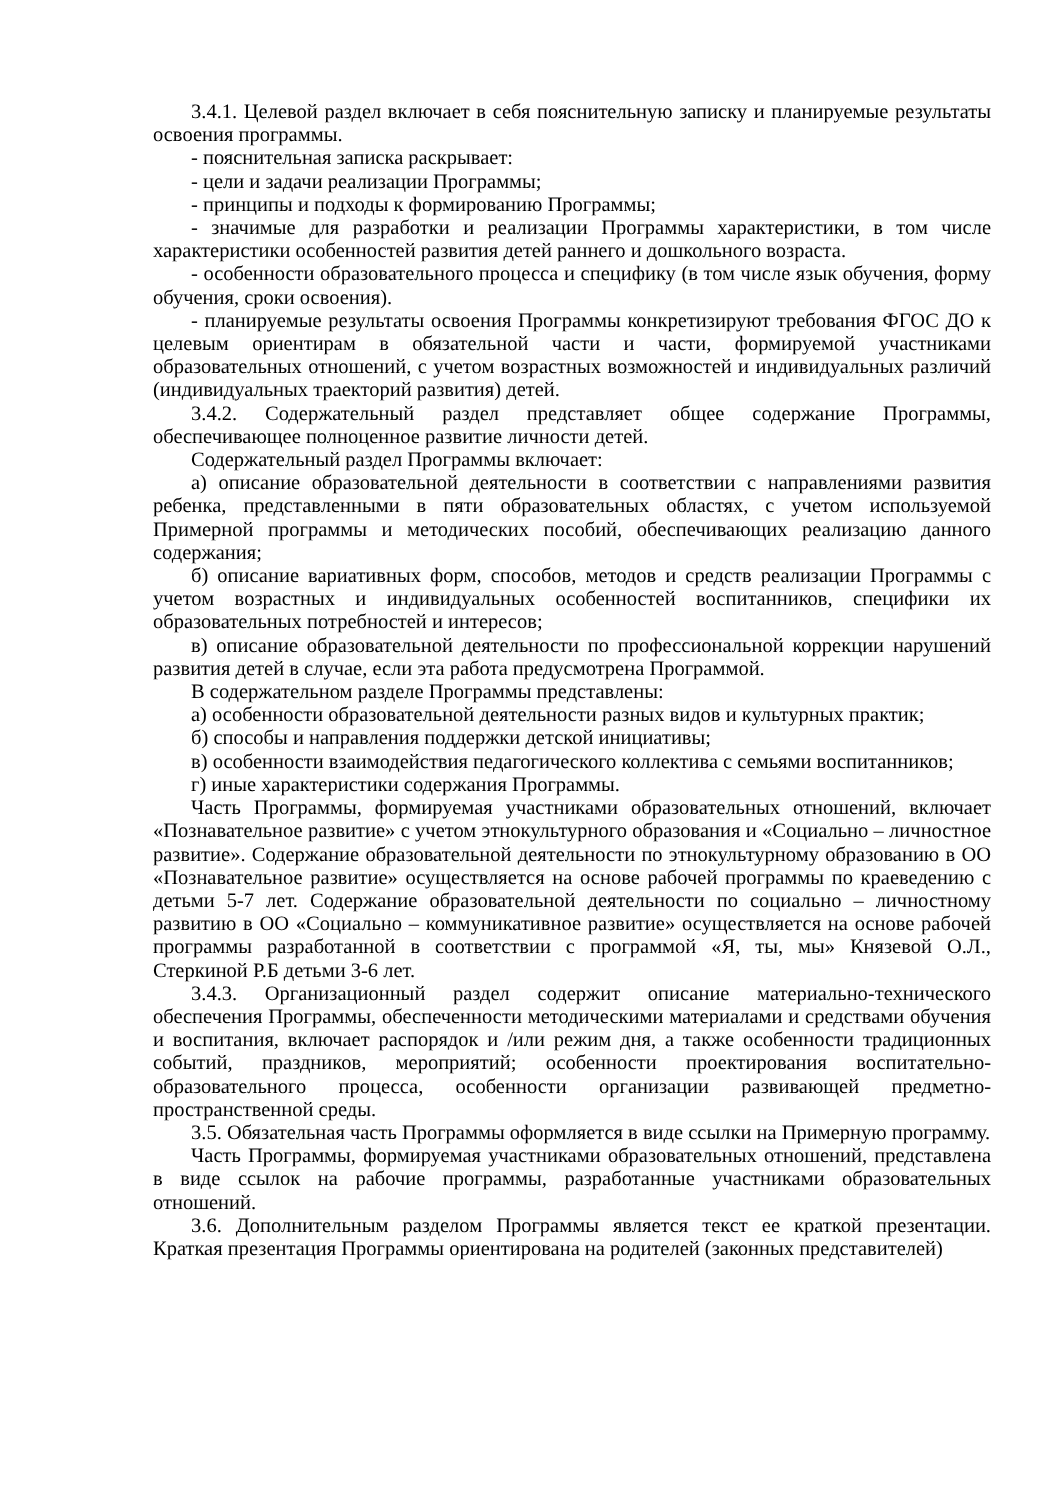3.4.1. Целевой раздел включает в себя пояснительную записку и планируемые результаты освоения программы.
- пояснительная записка раскрывает:
- цели и задачи реализации Программы;
- принципы и подходы к формированию Программы;
- значимые для разработки и реализации Программы характеристики, в том числе характеристики особенностей развития детей раннего и дошкольного возраста.
- особенности образовательного процесса и специфику (в том числе язык обучения, форму обучения, сроки освоения).
- планируемые результаты освоения Программы конкретизируют требования ФГОС ДО к целевым ориентирам в обязательной части и части, формируемой участниками образовательных отношений, с учетом возрастных возможностей и индивидуальных различий (индивидуальных траекторий развития) детей.
3.4.2. Содержательный раздел представляет общее содержание Программы, обеспечивающее полноценное развитие личности детей.
Содержательный раздел Программы включает:
а) описание образовательной деятельности в соответствии с направлениями развития ребенка, представленными в пяти образовательных областях, с учетом используемой Примерной программы и методических пособий, обеспечивающих реализацию данного содержания;
б) описание вариативных форм, способов, методов и средств реализации Программы с учетом возрастных и индивидуальных особенностей воспитанников, специфики их образовательных потребностей и интересов;
в) описание образовательной деятельности по профессиональной коррекции нарушений развития детей в случае, если эта работа предусмотрена Программой.
В содержательном разделе Программы представлены:
а) особенности образовательной деятельности разных видов и культурных практик;
б) способы и направления поддержки детской инициативы;
в) особенности взаимодействия педагогического коллектива с семьями воспитанников;
г) иные характеристики содержания Программы.
Часть Программы, формируемая участниками образовательных отношений, включает «Познавательное развитие» с учетом этнокультурного образования и «Социально – личностное развитие». Содержание образовательной деятельности по этнокультурному образованию в ОО «Познавательное развитие» осуществляется на основе рабочей программы по краеведению с детьми 5-7 лет. Содержание образовательной деятельности по социально – личностному развитию в ОО «Социально – коммуникативное развитие» осуществляется на основе рабочей программы разработанной в соответствии с программой «Я, ты, мы» Князевой О.Л., Стеркиной Р.Б детьми 3-6 лет.
3.4.3. Организационный раздел содержит описание материально-технического обеспечения Программы, обеспеченности методическими материалами и средствами обучения и воспитания, включает распорядок и /или режим дня, а также особенности традиционных событий, праздников, мероприятий; особенности проектирования воспитательно-образовательного процесса, особенности организации развивающей предметно-пространственной среды.
3.5. Обязательная часть Программы оформляется в виде ссылки на Примерную программу.
Часть Программы, формируемая участниками образовательных отношений, представлена в виде ссылок на рабочие программы, разработанные участниками образовательных отношений.
3.6. Дополнительным разделом Программы является текст ее краткой презентации. Краткая презентация Программы ориентирована на родителей (законных представителей)